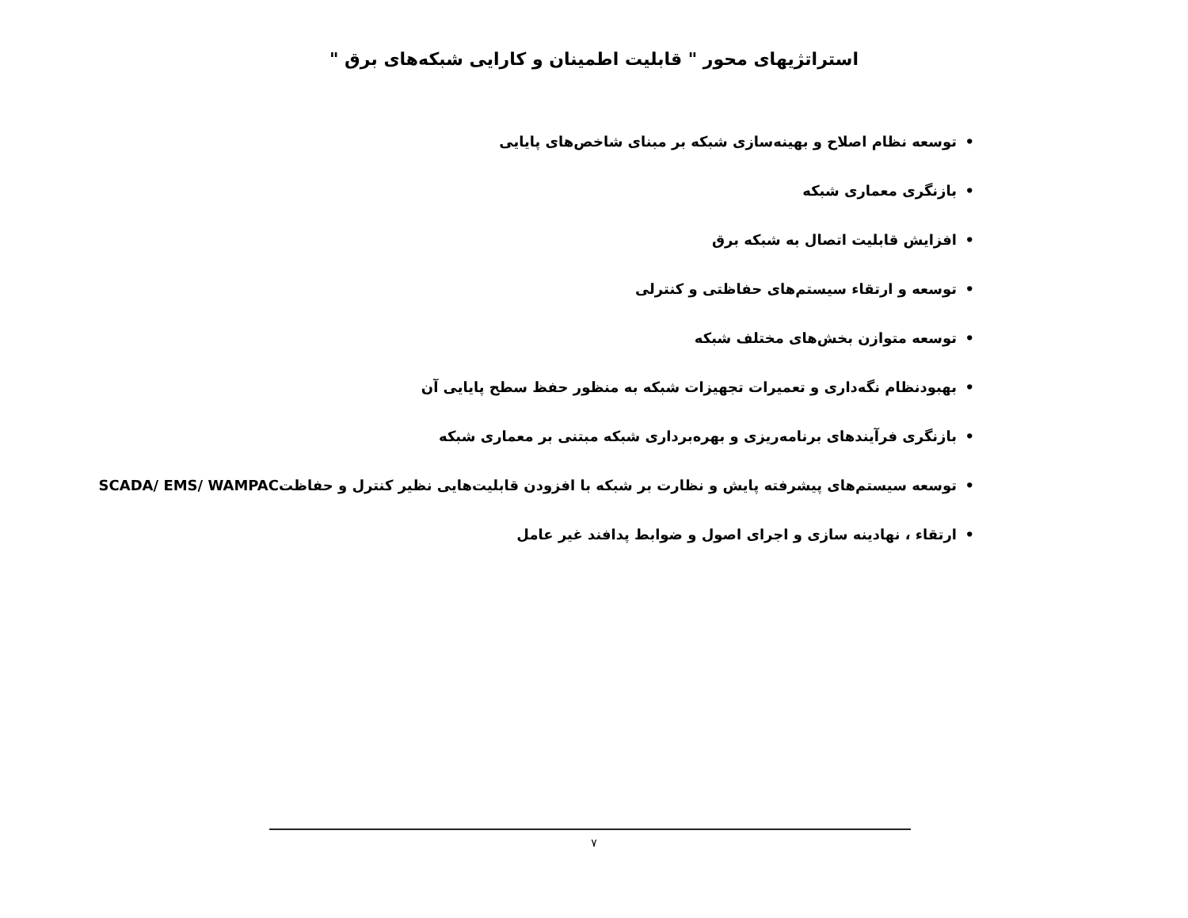استراتژیهای محور " قابلیت اطمینان و کارایی شبکه‌های برق "
• توسعه نظام اصلاح و بهینه‌سازی شبکه بر مبنای شاخص‌های پایایی
• بازنگری معماری شبکه
• افزایش قابلیت اتصال به شبکه برق
• توسعه و ارتقاء سیستم‌های حفاظتی و کنترلی
• توسعه متوازن بخش‌های مختلف شبکه
• بهبودنظام نگه‌داری و تعمیرات تجهیزات شبکه به منظور حفظ سطح پایایی آن
• بازنگری فرآیندهای برنامه‌ریزی و بهره‌برداری شبکه مبتنی بر معماری شبکه
• توسعه سیستم‌های پیشرفته پایش و نظارت بر شبکه با افزودن قابلیت‌هایی نظیر کنترل و حفاظتSCADA/ EMS/ WAMPAC
• ارتقاء ، نهادینه سازی و اجرای اصول و ضوابط پدافند غیر عامل
۷